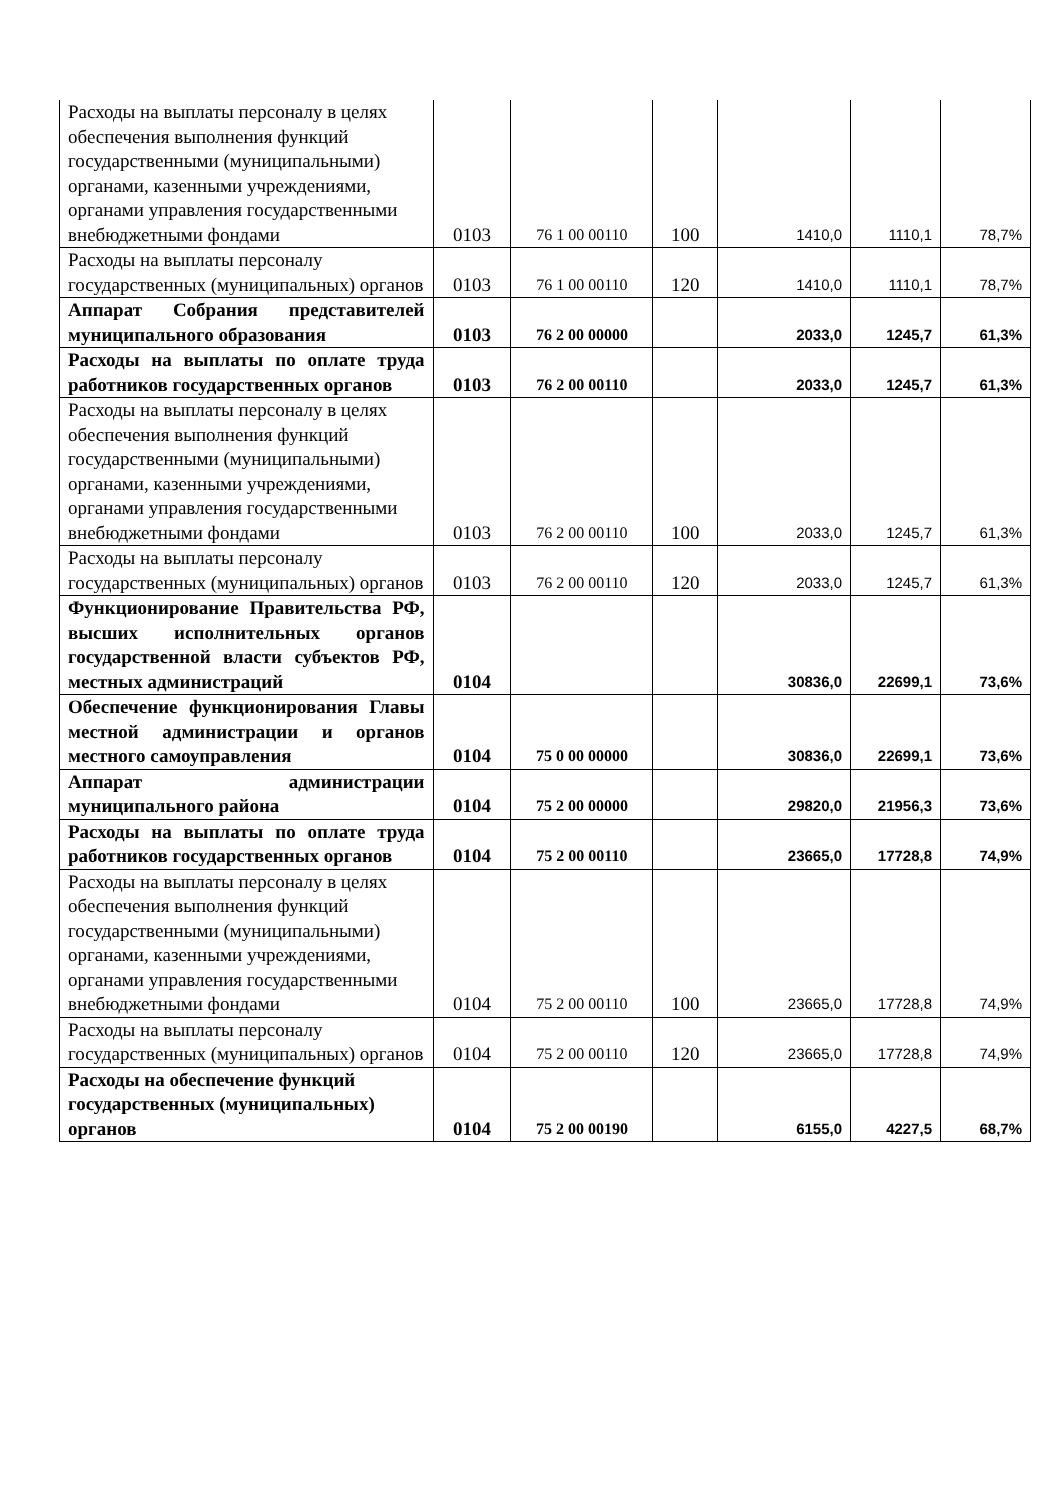| Расходы на выплаты персоналу в целях обеспечения выполнения функций государственными (муниципальными) органами, казенными учреждениями, органами управления государственными внебюджетными фондами | 0103 | 76 1 00 00110 | 100 | 1410,0 | 1110,1 | 78,7% |
| Расходы на выплаты персоналу государственных (муниципальных) органов | 0103 | 76 1 00 00110 | 120 | 1410,0 | 1110,1 | 78,7% |
| Аппарат Собрания представителей муниципального образования | 0103 | 76 2 00 00000 | | 2033,0 | 1245,7 | 61,3% |
| Расходы на выплаты по оплате труда работников государственных органов | 0103 | 76 2 00 00110 | | 2033,0 | 1245,7 | 61,3% |
| Расходы на выплаты персоналу в целях обеспечения выполнения функций государственными (муниципальными) органами, казенными учреждениями, органами управления государственными внебюджетными фондами | 0103 | 76 2 00 00110 | 100 | 2033,0 | 1245,7 | 61,3% |
| Расходы на выплаты персоналу государственных (муниципальных) органов | 0103 | 76 2 00 00110 | 120 | 2033,0 | 1245,7 | 61,3% |
| Функционирование Правительства РФ, высших исполнительных органов государственной власти субъектов РФ, местных администраций | 0104 | | | 30836,0 | 22699,1 | 73,6% |
| Обеспечение функционирования Главы местной администрации и органов местного самоуправления | 0104 | 75 0 00 00000 | | 30836,0 | 22699,1 | 73,6% |
| Аппарат администрации муниципального района | 0104 | 75 2 00 00000 | | 29820,0 | 21956,3 | 73,6% |
| Расходы на выплаты по оплате труда работников государственных органов | 0104 | 75 2 00 00110 | | 23665,0 | 17728,8 | 74,9% |
| Расходы на выплаты персоналу в целях обеспечения выполнения функций государственными (муниципальными) органами, казенными учреждениями, органами управления государственными внебюджетными фондами | 0104 | 75 2 00 00110 | 100 | 23665,0 | 17728,8 | 74,9% |
| Расходы на выплаты персоналу государственных (муниципальных) органов | 0104 | 75 2 00 00110 | 120 | 23665,0 | 17728,8 | 74,9% |
| Расходы на обеспечение функций государственных (муниципальных) органов | 0104 | 75 2 00 00190 | | 6155,0 | 4227,5 | 68,7% |